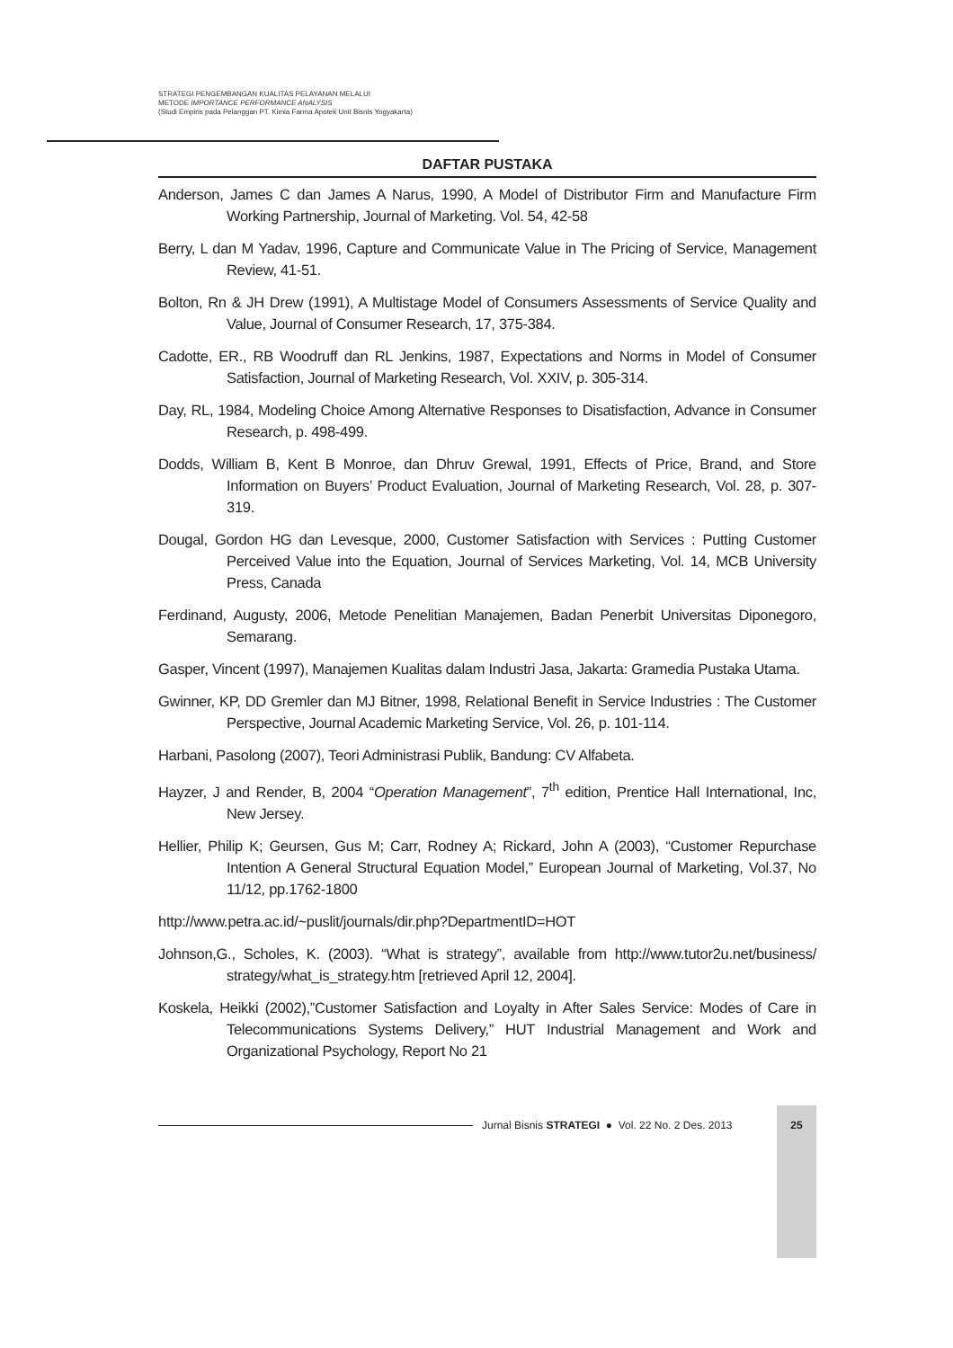STRATEGI PENGEMBANGAN KUALITAS PELAYANAN MELALUI
METODE IMPORTANCE PERFORMANCE ANALYSIS
(Studi Empiris pada Pelanggan PT. Kimia Farma Apotek Unit Bisnis Yogyakarta)
DAFTAR PUSTAKA
Anderson, James C dan James A Narus, 1990, A Model of Distributor Firm and Manufacture Firm Working Partnership, Journal of Marketing. Vol. 54, 42-58
Berry, L dan M Yadav, 1996, Capture and Communicate Value in The Pricing of Service, Management Review, 41-51.
Bolton, Rn & JH Drew (1991), A Multistage Model of Consumers Assessments of Service Quality and Value, Journal of Consumer Research, 17, 375-384.
Cadotte, ER., RB Woodruff dan RL Jenkins, 1987, Expectations and Norms in Model of Consumer Satisfaction, Journal of Marketing Research, Vol. XXIV, p. 305-314.
Day, RL, 1984, Modeling Choice Among Alternative Responses to Disatisfaction, Advance in Consumer Research, p. 498-499.
Dodds, William B, Kent B Monroe, dan Dhruv Grewal, 1991, Effects of Price, Brand, and Store Information on Buyers’ Product Evaluation, Journal of Marketing Research, Vol. 28, p. 307-319.
Dougal, Gordon HG dan Levesque, 2000, Customer Satisfaction with Services : Putting Customer Perceived Value into the Equation, Journal of Services Marketing, Vol. 14, MCB University Press, Canada
Ferdinand, Augusty, 2006, Metode Penelitian Manajemen, Badan Penerbit Universitas Diponegoro, Semarang.
Gasper, Vincent (1997), Manajemen Kualitas dalam Industri Jasa, Jakarta: Gramedia Pustaka Utama.
Gwinner, KP, DD Gremler dan MJ Bitner, 1998, Relational Benefit in Service Industries : The Customer Perspective, Journal Academic Marketing Service, Vol. 26, p. 101-114.
Harbani, Pasolong (2007), Teori Administrasi Publik, Bandung: CV Alfabeta.
Hayzer, J and Render, B, 2004 “Operation Management”, 7<sup>th</sup> edition, Prentice Hall International, Inc, New Jersey.
Hellier, Philip K; Geursen, Gus M; Carr, Rodney A; Rickard, John A (2003), “Customer Repurchase Intention A General Structural Equation Model,” European Journal of Marketing, Vol.37, No 11/12, pp.1762-1800
http://www.petra.ac.id/~puslit/journals/dir.php?DepartmentID=HOT
Johnson,G., Scholes, K. (2003). “What is strategy”, available from http://www.tutor2u.net/business/ strategy/what_is_strategy.htm [retrieved April 12, 2004].
Koskela, Heikki (2002),”Customer Satisfaction and Loyalty in After Sales Service: Modes of Care in Telecommunications Systems Delivery,” HUT Industrial Management and Work and Organizational Psychology, Report No 21
Jurnal Bisnis STRATEGI ● Vol. 22 No. 2 Des. 2013
25